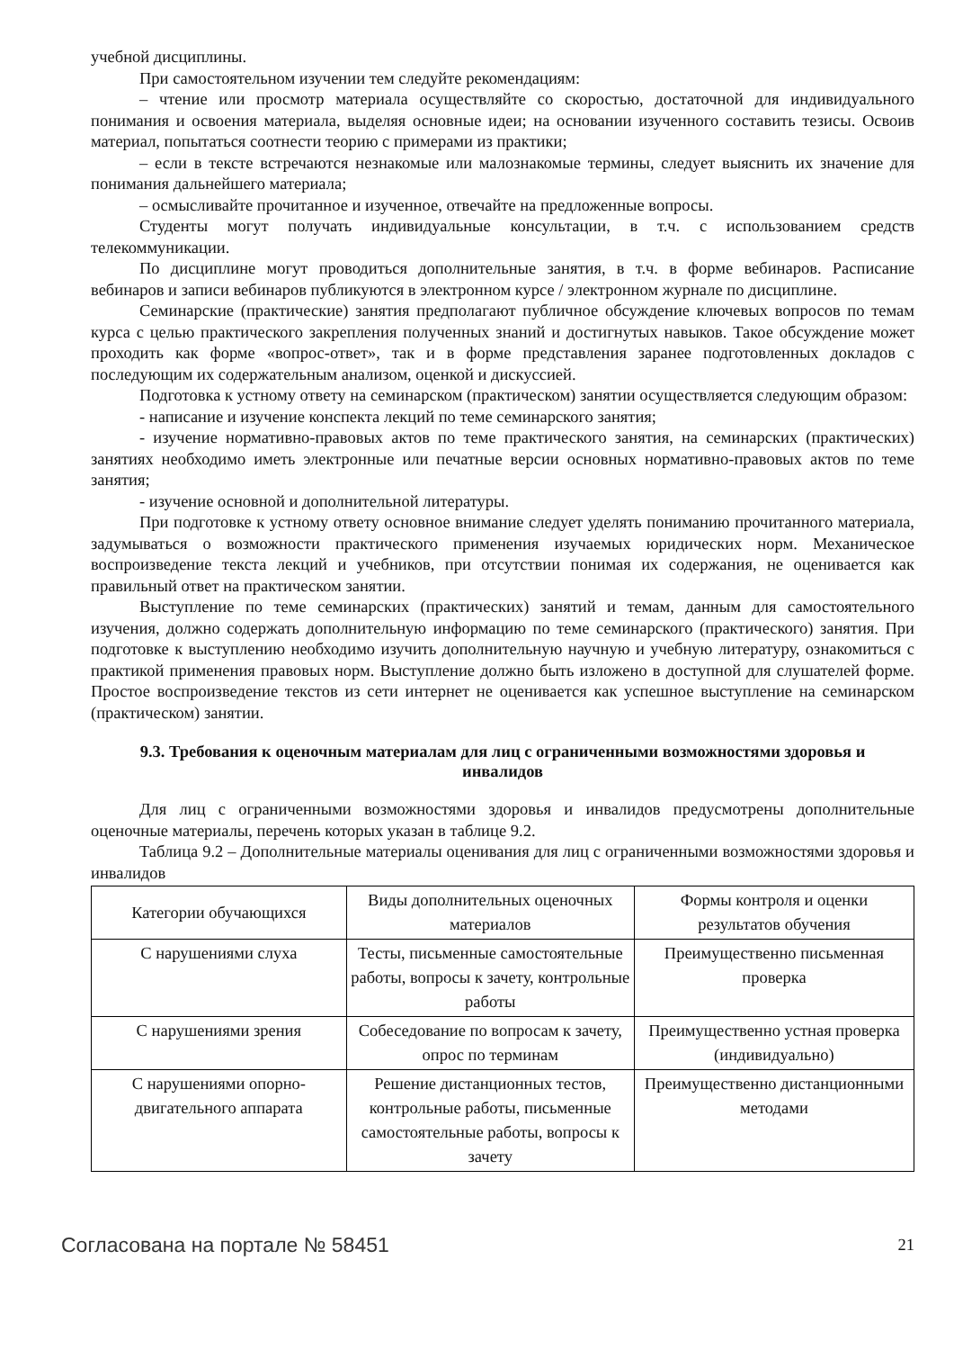учебной дисциплины.
При самостоятельном изучении тем следуйте рекомендациям:
– чтение или просмотр материала осуществляйте со скоростью, достаточной для индивидуального понимания и освоения материала, выделяя основные идеи; на основании изученного составить тезисы. Освоив материал, попытаться соотнести теорию с примерами из практики;
– если в тексте встречаются незнакомые или малознакомые термины, следует выяснить их значение для понимания дальнейшего материала;
– осмысливайте прочитанное и изученное, отвечайте на предложенные вопросы.
Студенты могут получать индивидуальные консультации, в т.ч. с использованием средств телекоммуникации.
По дисциплине могут проводиться дополнительные занятия, в т.ч. в форме вебинаров. Расписание вебинаров и записи вебинаров публикуются в электронном курсе / электронном журнале по дисциплине.
Семинарские (практические) занятия предполагают публичное обсуждение ключевых вопросов по темам курса с целью практического закрепления полученных знаний и достигнутых навыков. Такое обсуждение может проходить как форме «вопрос-ответ», так и в форме представления заранее подготовленных докладов с последующим их содержательным анализом, оценкой и дискуссией.
Подготовка к устному ответу на семинарском (практическом) занятии осуществляется следующим образом:
- написание и изучение конспекта лекций по теме семинарского занятия;
- изучение нормативно-правовых актов по теме практического занятия, на семинарских (практических) занятиях необходимо иметь электронные или печатные версии основных нормативно-правовых актов по теме занятия;
- изучение основной и дополнительной литературы.
При подготовке к устному ответу основное внимание следует уделять пониманию прочитанного материала, задумываться о возможности практического применения изучаемых юридических норм. Механическое воспроизведение текста лекций и учебников, при отсутствии понимая их содержания, не оценивается как правильный ответ на практическом занятии.
Выступление по теме семинарских (практических) занятий и темам, данным для самостоятельного изучения, должно содержать дополнительную информацию по теме семинарского (практического) занятия. При подготовке к выступлению необходимо изучить дополнительную научную и учебную литературу, ознакомиться с практикой применения правовых норм. Выступление должно быть изложено в доступной для слушателей форме. Простое воспроизведение текстов из сети интернет не оценивается как успешное выступление на семинарском (практическом) занятии.
9.3. Требования к оценочным материалам для лиц с ограниченными возможностями здоровья и инвалидов
Для лиц с ограниченными возможностями здоровья и инвалидов предусмотрены дополнительные оценочные материалы, перечень которых указан в таблице 9.2.
Таблица 9.2 – Дополнительные материалы оценивания для лиц с ограниченными возможностями здоровья и инвалидов
| Категории обучающихся | Виды дополнительных оценочных материалов | Формы контроля и оценки результатов обучения |
| С нарушениями слуха | Тесты, письменные самостоятельные работы, вопросы к зачету, контрольные работы | Преимущественно письменная проверка |
| С нарушениями зрения | Собеседование по вопросам к зачету, опрос по терминам | Преимущественно устная проверка (индивидуально) |
| С нарушениями опорно-двигательного аппарата | Решение дистанционных тестов, контрольные работы, письменные самостоятельные работы, вопросы к зачету | Преимущественно дистанционными методами |
Согласована на портале № 58451 21